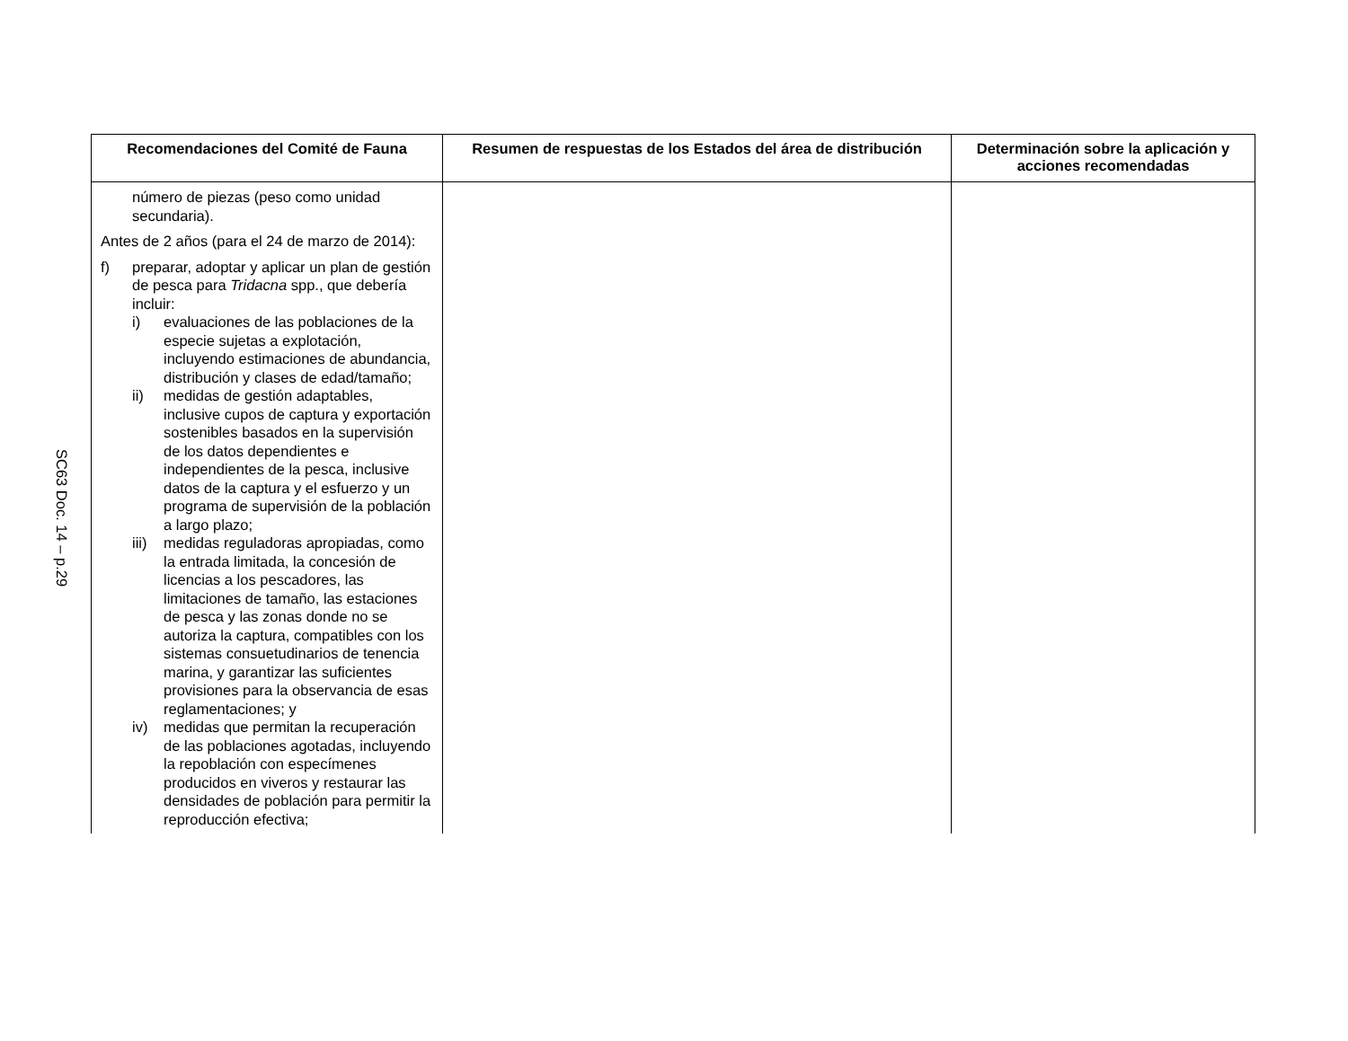SC63 Doc. 14 – p.29
| Recomendaciones del Comité de Fauna | Resumen de respuestas de los Estados del área de distribución | Determinación sobre la aplicación y acciones recomendadas |
| --- | --- | --- |
| número de piezas (peso como unidad secundaria). Antes de 2 años (para el 24 de marzo de 2014): f) preparar, adoptar y aplicar un plan de gestión de pesca para Tridacna spp., que debería incluir: i) evaluaciones de las poblaciones de la especie sujetas a explotación, incluyendo estimaciones de abundancia, distribución y clases de edad/tamaño; ii) medidas de gestión adaptables, inclusive cupos de captura y exportación sostenibles basados en la supervisión de los datos dependientes e independientes de la pesca, inclusive datos de la captura y el esfuerzo y un programa de supervisión de la población a largo plazo; iii) medidas reguladoras apropiadas, como la entrada limitada, la concesión de licencias a los pescadores, las limitaciones de tamaño, las estaciones de pesca y las zonas donde no se autoriza la captura, compatibles con los sistemas consuetudinarios de tenencia marina, y garantizar las suficientes provisiones para la observancia de esas reglamentaciones; y iv) medidas que permitan la recuperación de las poblaciones agotadas, incluyendo la repoblación con especímenes producidos en viveros y restaurar las densidades de población para permitir la reproducción efectiva; | | |